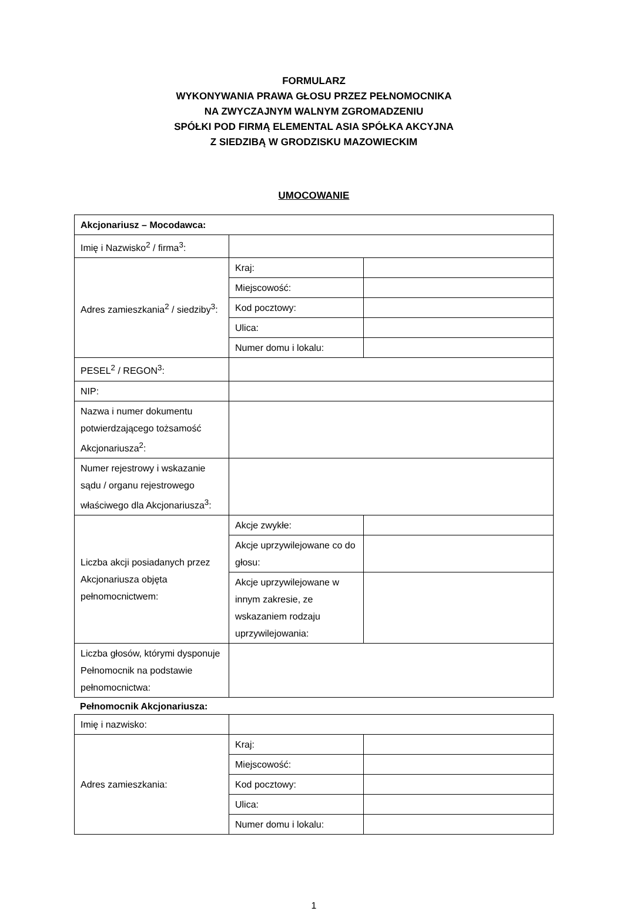FORMULARZ
WYKONYWANIA PRAWA GŁOSU PRZEZ PEŁNOMOCNIKA
NA ZWYCZAJNYM WALNYM ZGROMADZENIU
SPÓŁKI POD FIRMĄ ELEMENTAL ASIA SPÓŁKA AKCYJNA
Z SIEDZIBĄ W GRODZISKU MAZOWIECKIM
UMOCOWANIE
| Akcjonariusz – Mocodawca: | | |
| Imię i Nazwisko<sup>2</sup> / firma<sup>3</sup>: | | |
| Adres zamieszkania<sup>2</sup> / siedziby<sup>3</sup>: | Kraj: | |
| | Miejscowość: | |
| | Kod pocztowy: | |
| | Ulica: | |
| | Numer domu i lokalu: | |
| PESEL<sup>2</sup> / REGON<sup>3</sup>: | | |
| NIP: | | |
| Nazwa i numer dokumentu potwierdzającego tożsamość Akcjonariusza<sup>2</sup>: | | |
| Numer rejestrowy i wskazanie sądu / organu rejestrowego właściwego dla Akcjonariusza<sup>3</sup>: | | |
| Liczba akcji posiadanych przez Akcjonariusza objęta pełnomocnictwem: | Akcje zwykłe: | |
| | Akcje uprzywilejowane co do głosu: | |
| | Akcje uprzywilejowane w innym zakresie, ze wskazaniem rodzaju uprzywilejowania: | |
| Liczba głosów, którymi dysponuje Pełnomocnik na podstawie pełnomocnictwa: | | |
Pełnomocnik Akcjonariusza:
| Imię i nazwisko: | | |
| Adres zamieszkania: | Kraj: | |
| | Miejscowość: | |
| | Kod pocztowy: | |
| | Ulica: | |
| | Numer domu i lokalu: | |
1